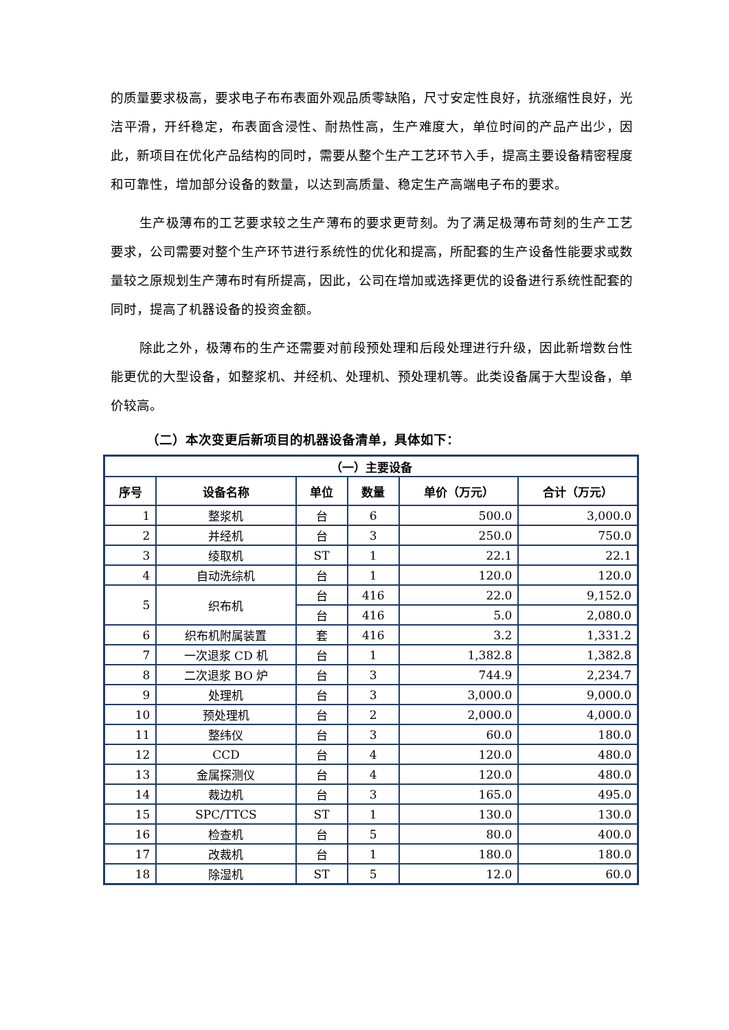的质量要求极高，要求电子布布表面外观品质零缺陷，尺寸安定性良好，抗涨缩性良好，光洁平滑，开纤稳定，布表面含浸性、耐热性高，生产难度大，单位时间的产品产出少，因此，新项目在优化产品结构的同时，需要从整个生产工艺环节入手，提高主要设备精密程度和可靠性，增加部分设备的数量，以达到高质量、稳定生产高端电子布的要求。
生产极薄布的工艺要求较之生产薄布的要求更苛刻。为了满足极薄布苛刻的生产工艺要求，公司需要对整个生产环节进行系统性的优化和提高，所配套的生产设备性能要求或数量较之原规划生产薄布时有所提高，因此，公司在增加或选择更优的设备进行系统性配套的同时，提高了机器设备的投资金额。
除此之外，极薄布的生产还需要对前段预处理和后段处理进行升级，因此新增数台性能更优的大型设备，如整浆机、并经机、处理机、预处理机等。此类设备属于大型设备，单价较高。
（二）本次变更后新项目的机器设备清单，具体如下：
| （一）主要设备 | | | | | |
| --- | --- | --- | --- | --- | --- |
| 序号 | 设备名称 | 单位 | 数量 | 单价（万元） | 合计（万元） |
| 1 | 整浆机 | 台 | 6 | 500.0 | 3,000.0 |
| 2 | 并经机 | 台 | 3 | 250.0 | 750.0 |
| 3 | 绫取机 | ST | 1 | 22.1 | 22.1 |
| 4 | 自动洗综机 | 台 | 1 | 120.0 | 120.0 |
| 5 | 织布机 | 台 | 416 | 22.0 | 9,152.0 |
| | | 台 | 416 | 5.0 | 2,080.0 |
| 6 | 织布机附属装置 | 套 | 416 | 3.2 | 1,331.2 |
| 7 | 一次退浆 CD 机 | 台 | 1 | 1,382.8 | 1,382.8 |
| 8 | 二次退浆 BO 炉 | 台 | 3 | 744.9 | 2,234.7 |
| 9 | 处理机 | 台 | 3 | 3,000.0 | 9,000.0 |
| 10 | 预处理机 | 台 | 2 | 2,000.0 | 4,000.0 |
| 11 | 整纬仪 | 台 | 3 | 60.0 | 180.0 |
| 12 | CCD | 台 | 4 | 120.0 | 480.0 |
| 13 | 金属探测仪 | 台 | 4 | 120.0 | 480.0 |
| 14 | 裁边机 | 台 | 3 | 165.0 | 495.0 |
| 15 | SPC/TTCS | ST | 1 | 130.0 | 130.0 |
| 16 | 检查机 | 台 | 5 | 80.0 | 400.0 |
| 17 | 改裁机 | 台 | 1 | 180.0 | 180.0 |
| 18 | 除湿机 | ST | 5 | 12.0 | 60.0 |